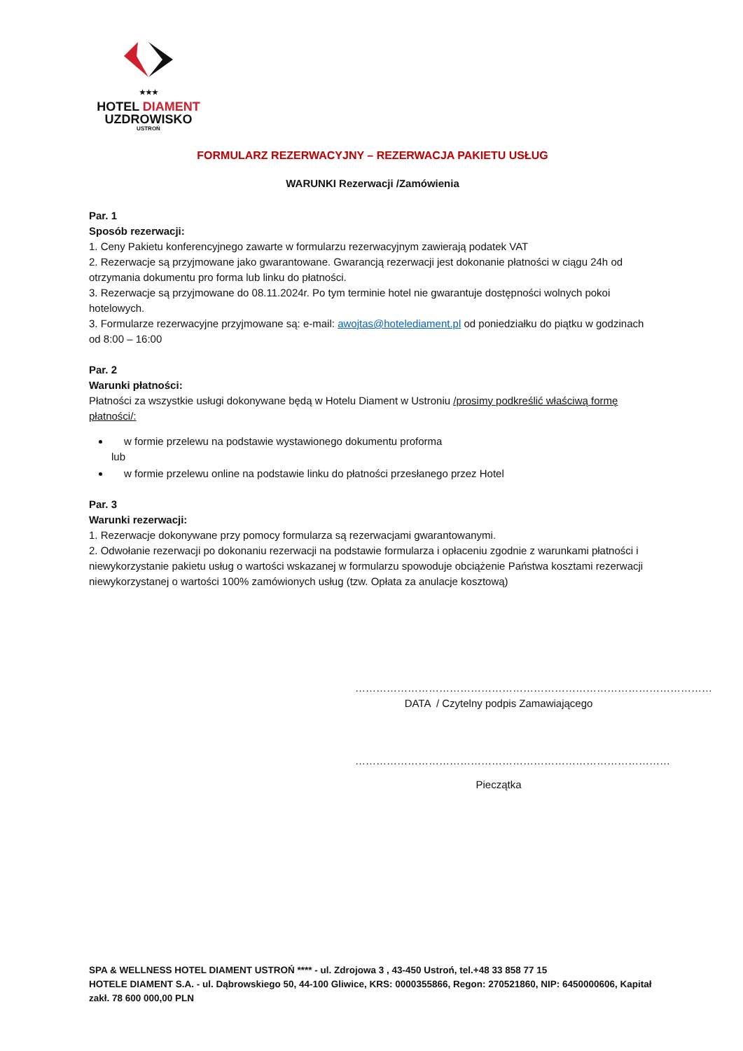★★★
HOTEL DIAMENT
UZDROWISKO
USTROŃ
FORMULARZ REZERWACYJNY – REZERWACJA PAKIETU USŁUG
WARUNKI Rezerwacji /Zamówienia
Par. 1
Sposób rezerwacji:
1. Ceny Pakietu konferencyjnego zawarte w formularzu rezerwacyjnym zawierają podatek VAT
2. Rezerwacje są przyjmowane jako gwarantowane. Gwarancją rezerwacji jest dokonanie płatności w ciągu 24h od otrzymania dokumentu pro forma lub linku do płatności.
3. Rezerwacje są przyjmowane do 08.11.2024r. Po tym terminie hotel nie gwarantuje dostępności wolnych pokoi hotelowych.
3. Formularze rezerwacyjne przyjmowane są: e-mail: awojtas@hotelediament.pl od poniedziałku do piątku w godzinach od 8:00 – 16:00
Par. 2
Warunki płatności:
Płatności za wszystkie usługi dokonywane będą w Hotelu Diament w Ustroniu /prosimy podkreślić właściwą formę płatności/:
w formie przelewu na podstawie wystawionego dokumentu proforma
lub
w formie przelewu online na podstawie linku do płatności przesłanego przez Hotel
Par. 3
Warunki rezerwacji:
1. Rezerwacje dokonywane przy pomocy formularza są rezerwacjami gwarantowanymi.
2. Odwołanie rezerwacji po dokonaniu rezerwacji na podstawie formularza i opłaceniu zgodnie z warunkami płatności i niewykorzystanie pakietu usług o wartości wskazanej w formularzu spowoduje obciążenie Państwa kosztami rezerwacji niewykorzystanej o wartości 100% zamówionych usług (tzw. Opłata za anulacje kosztową)
…………………………………………………………………………………………
DATA / Czytelny podpis Zamawiającego
………………………………………………………………………………
Pieczątka
SPA & WELLNESS HOTEL DIAMENT USTROŃ **** - ul. Zdrojowa 3 , 43-450 Ustroń, tel.+48 33 858 77 15
HOTELE DIAMENT S.A. - ul. Dąbrowskiego 50, 44-100 Gliwice, KRS: 0000355866, Regon: 270521860, NIP: 6450000606, Kapitał zakł. 78 600 000,00 PLN